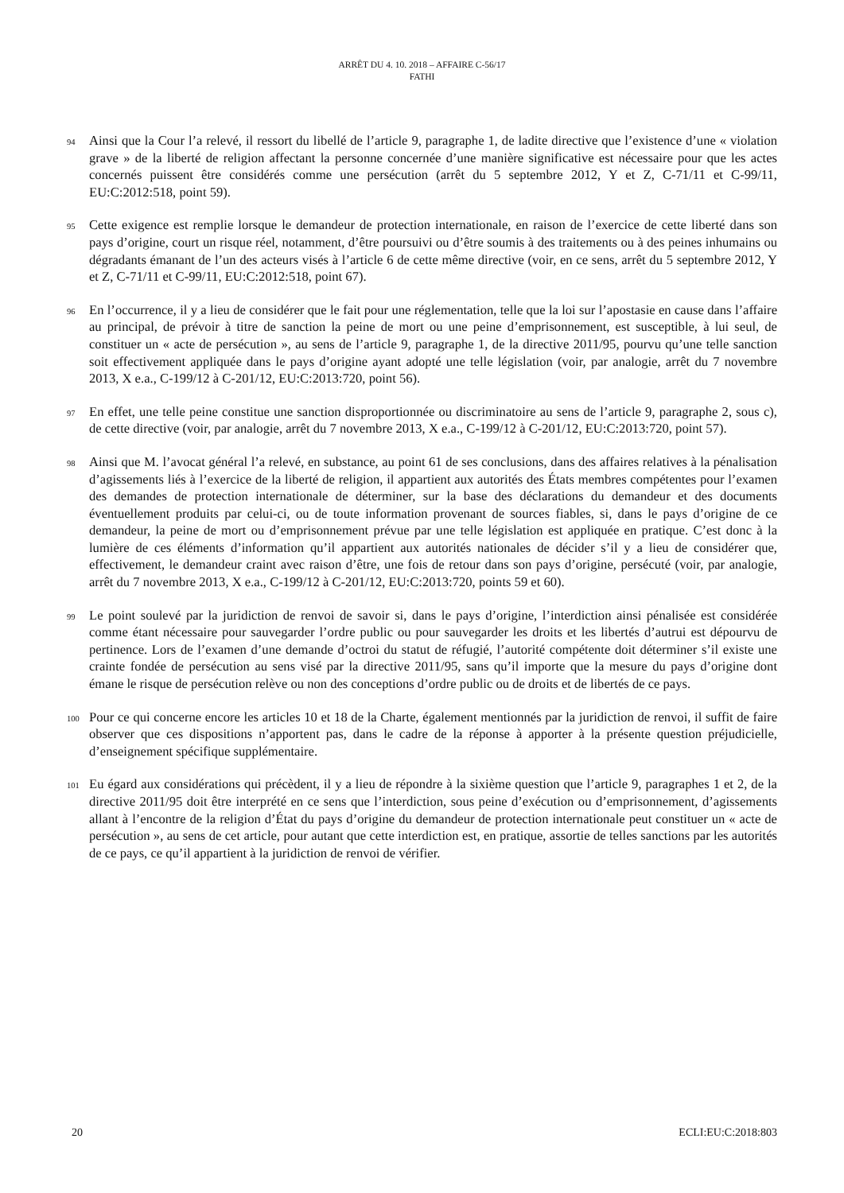ARRÊT DU 4. 10. 2018 – AFFAIRE C-56/17
FATHI
94
Ainsi que la Cour l’a relevé, il ressort du libellé de l’article 9, paragraphe 1, de ladite directive que l’existence d’une « violation grave » de la liberté de religion affectant la personne concernée d’une manière significative est nécessaire pour que les actes concernés puissent être considérés comme une persécution (arrêt du 5 septembre 2012, Y et Z, C-71/11 et C-99/11, EU:C:2012:518, point 59).
95
Cette exigence est remplie lorsque le demandeur de protection internationale, en raison de l’exercice de cette liberté dans son pays d’origine, court un risque réel, notamment, d’être poursuivi ou d’être soumis à des traitements ou à des peines inhumains ou dégradants émanant de l’un des acteurs visés à l’article 6 de cette même directive (voir, en ce sens, arrêt du 5 septembre 2012, Y et Z, C-71/11 et C-99/11, EU:C:2012:518, point 67).
96
En l’occurrence, il y a lieu de considérer que le fait pour une réglementation, telle que la loi sur l’apostasie en cause dans l’affaire au principal, de prévoir à titre de sanction la peine de mort ou une peine d’emprisonnement, est susceptible, à lui seul, de constituer un « acte de persécution », au sens de l’article 9, paragraphe 1, de la directive 2011/95, pourvu qu’une telle sanction soit effectivement appliquée dans le pays d’origine ayant adopté une telle législation (voir, par analogie, arrêt du 7 novembre 2013, X e.a., C-199/12 à C-201/12, EU:C:2013:720, point 56).
97
En effet, une telle peine constitue une sanction disproportionnée ou discriminatoire au sens de l’article 9, paragraphe 2, sous c), de cette directive (voir, par analogie, arrêt du 7 novembre 2013, X e.a., C-199/12 à C-201/12, EU:C:2013:720, point 57).
98
Ainsi que M. l’avocat général l’a relevé, en substance, au point 61 de ses conclusions, dans des affaires relatives à la pénalisation d’agissements liés à l’exercice de la liberté de religion, il appartient aux autorités des États membres compétentes pour l’examen des demandes de protection internationale de déterminer, sur la base des déclarations du demandeur et des documents éventuellement produits par celui-ci, ou de toute information provenant de sources fiables, si, dans le pays d’origine de ce demandeur, la peine de mort ou d’emprisonnement prévue par une telle législation est appliquée en pratique. C’est donc à la lumière de ces éléments d’information qu’il appartient aux autorités nationales de décider s’il y a lieu de considérer que, effectivement, le demandeur craint avec raison d’être, une fois de retour dans son pays d’origine, persécuté (voir, par analogie, arrêt du 7 novembre 2013, X e.a., C-199/12 à C-201/12, EU:C:2013:720, points 59 et 60).
99
Le point soulevé par la juridiction de renvoi de savoir si, dans le pays d’origine, l’interdiction ainsi pénalisée est considérée comme étant nécessaire pour sauvegarder l’ordre public ou pour sauvegarder les droits et les libertés d’autrui est dépourvu de pertinence. Lors de l’examen d’une demande d’octroi du statut de réfugié, l’autorité compétente doit déterminer s’il existe une crainte fondée de persécution au sens visé par la directive 2011/95, sans qu’il importe que la mesure du pays d’origine dont émane le risque de persécution relève ou non des conceptions d’ordre public ou de droits et de libertés de ce pays.
100
Pour ce qui concerne encore les articles 10 et 18 de la Charte, également mentionnés par la juridiction de renvoi, il suffit de faire observer que ces dispositions n’apportent pas, dans le cadre de la réponse à apporter à la présente question préjudicielle, d’enseignement spécifique supplémentaire.
101
Eu égard aux considérations qui précèdent, il y a lieu de répondre à la sixième question que l’article 9, paragraphes 1 et 2, de la directive 2011/95 doit être interprété en ce sens que l’interdiction, sous peine d’exécution ou d’emprisonnement, d’agissements allant à l’encontre de la religion d’État du pays d’origine du demandeur de protection internationale peut constituer un « acte de persécution », au sens de cet article, pour autant que cette interdiction est, en pratique, assortie de telles sanctions par les autorités de ce pays, ce qu’il appartient à la juridiction de renvoi de vérifier.
20 ECLI:EU:C:2018:803